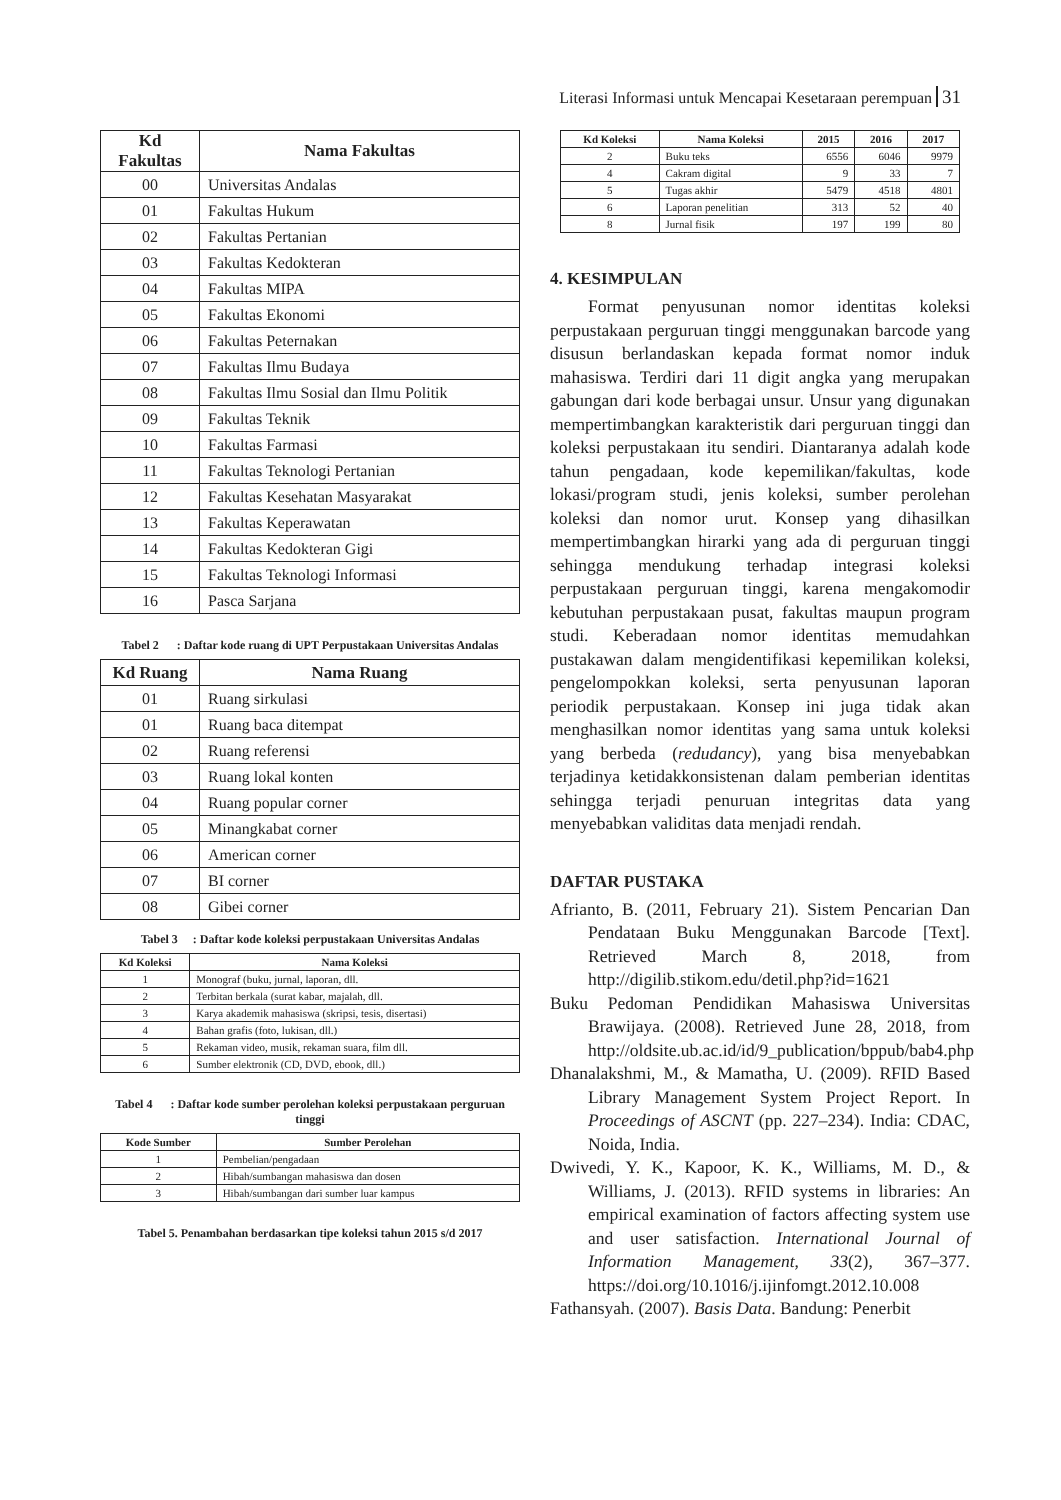Literasi Informasi untuk Mencapai Kesetaraan perempuan 31
| Kd Fakultas | Nama Fakultas |
| --- | --- |
| 00 | Universitas Andalas |
| 01 | Fakultas Hukum |
| 02 | Fakultas Pertanian |
| 03 | Fakultas Kedokteran |
| 04 | Fakultas MIPA |
| 05 | Fakultas Ekonomi |
| 06 | Fakultas Peternakan |
| 07 | Fakultas Ilmu Budaya |
| 08 | Fakultas Ilmu Sosial dan Ilmu Politik |
| 09 | Fakultas Teknik |
| 10 | Fakultas Farmasi |
| 11 | Fakultas Teknologi Pertanian |
| 12 | Fakultas Kesehatan Masyarakat |
| 13 | Fakultas Keperawatan |
| 14 | Fakultas Kedokteran Gigi |
| 15 | Fakultas Teknologi Informasi |
| 16 | Pasca Sarjana |
Tabel 2 : Daftar kode ruang di UPT Perpustakaan Universitas Andalas
| Kd Ruang | Nama Ruang |
| --- | --- |
| 01 | Ruang sirkulasi |
| 01 | Ruang baca ditempat |
| 02 | Ruang referensi |
| 03 | Ruang lokal konten |
| 04 | Ruang popular corner |
| 05 | Minangkabat corner |
| 06 | American corner |
| 07 | BI corner |
| 08 | Gibei corner |
Tabel 3 : Daftar kode koleksi perpustakaan Universitas Andalas
| Kd Koleksi | Nama Koleksi |
| --- | --- |
| 1 | Monograf (buku, jurnal, laporan, dll. |
| 2 | Terbitan berkala (surat kabar, majalah, dll. |
| 3 | Karya akademik mahasiswa (skripsi, tesis, disertasi) |
| 4 | Bahan grafis (foto, lukisan, dll.) |
| 5 | Rekaman video, musik, rekaman suara, film dll. |
| 6 | Sumber elektronik (CD, DVD, ebook, dll.) |
Tabel 4 : Daftar kode sumber perolehan koleksi perpustakaan perguruan tinggi
| Kode Sumber | Sumber Perolehan |
| --- | --- |
| 1 | Pembelian/pengadaan |
| 2 | Hibah/sumbangan mahasiswa dan dosen |
| 3 | Hibah/sumbangan dari sumber luar kampus |
Tabel 5. Penambahan berdasarkan tipe koleksi tahun 2015 s/d 2017
| Kd Koleksi | Nama Koleksi | 2015 | 2016 | 2017 |
| --- | --- | --- | --- | --- |
| 2 | Buku teks | 6556 | 6046 | 9979 |
| 4 | Cakram digital | 9 | 33 | 7 |
| 5 | Tugas akhir | 5479 | 4518 | 4801 |
| 6 | Laporan penelitian | 313 | 52 | 40 |
| 8 | Jurnal fisik | 197 | 199 | 80 |
4. KESIMPULAN
Format penyusunan nomor identitas koleksi perpustakaan perguruan tinggi menggunakan barcode yang disusun berlandaskan kepada format nomor induk mahasiswa. Terdiri dari 11 digit angka yang merupakan gabungan dari kode berbagai unsur. Unsur yang digunakan mempertimbangkan karakteristik dari perguruan tinggi dan koleksi perpustakaan itu sendiri. Diantaranya adalah kode tahun pengadaan, kode kepemilikan/fakultas, kode lokasi/program studi, jenis koleksi, sumber perolehan koleksi dan nomor urut. Konsep yang dihasilkan mempertimbangkan hirarki yang ada di perguruan tinggi sehingga mendukung terhadap integrasi koleksi perpustakaan perguruan tinggi, karena mengakomodir kebutuhan perpustakaan pusat, fakultas maupun program studi. Keberadaan nomor identitas memudahkan pustakawan dalam mengidentifikasi kepemilikan koleksi, pengelompokkan koleksi, serta penyusunan laporan periodik perpustakaan. Konsep ini juga tidak akan menghasilkan nomor identitas yang sama untuk koleksi yang berbeda (redudancy), yang bisa menyebabkan terjadinya ketidakkonsistenan dalam pemberian identitas sehingga terjadi penuruan integritas data yang menyebabkan validitas data menjadi rendah.
DAFTAR PUSTAKA
Afrianto, B. (2011, February 21). Sistem Pencarian Dan Pendataan Buku Menggunakan Barcode [Text]. Retrieved March 8, 2018, from http://digilib.stikom.edu/detil.php?id=1621
Buku Pedoman Pendidikan Mahasiswa Universitas Brawijaya. (2008). Retrieved June 28, 2018, from http://oldsite.ub.ac.id/id/9_publication/bppub/bab4.php
Dhanalakshmi, M., & Mamatha, U. (2009). RFID Based Library Management System Project Report. In Proceedings of ASCNT (pp. 227–234). India: CDAC, Noida, India.
Dwivedi, Y. K., Kapoor, K. K., Williams, M. D., & Williams, J. (2013). RFID systems in libraries: An empirical examination of factors affecting system use and user satisfaction. International Journal of Information Management, 33(2), 367–377. https://doi.org/10.1016/j.ijinfomgt.2012.10.008
Fathansyah. (2007). Basis Data. Bandung: Penerbit